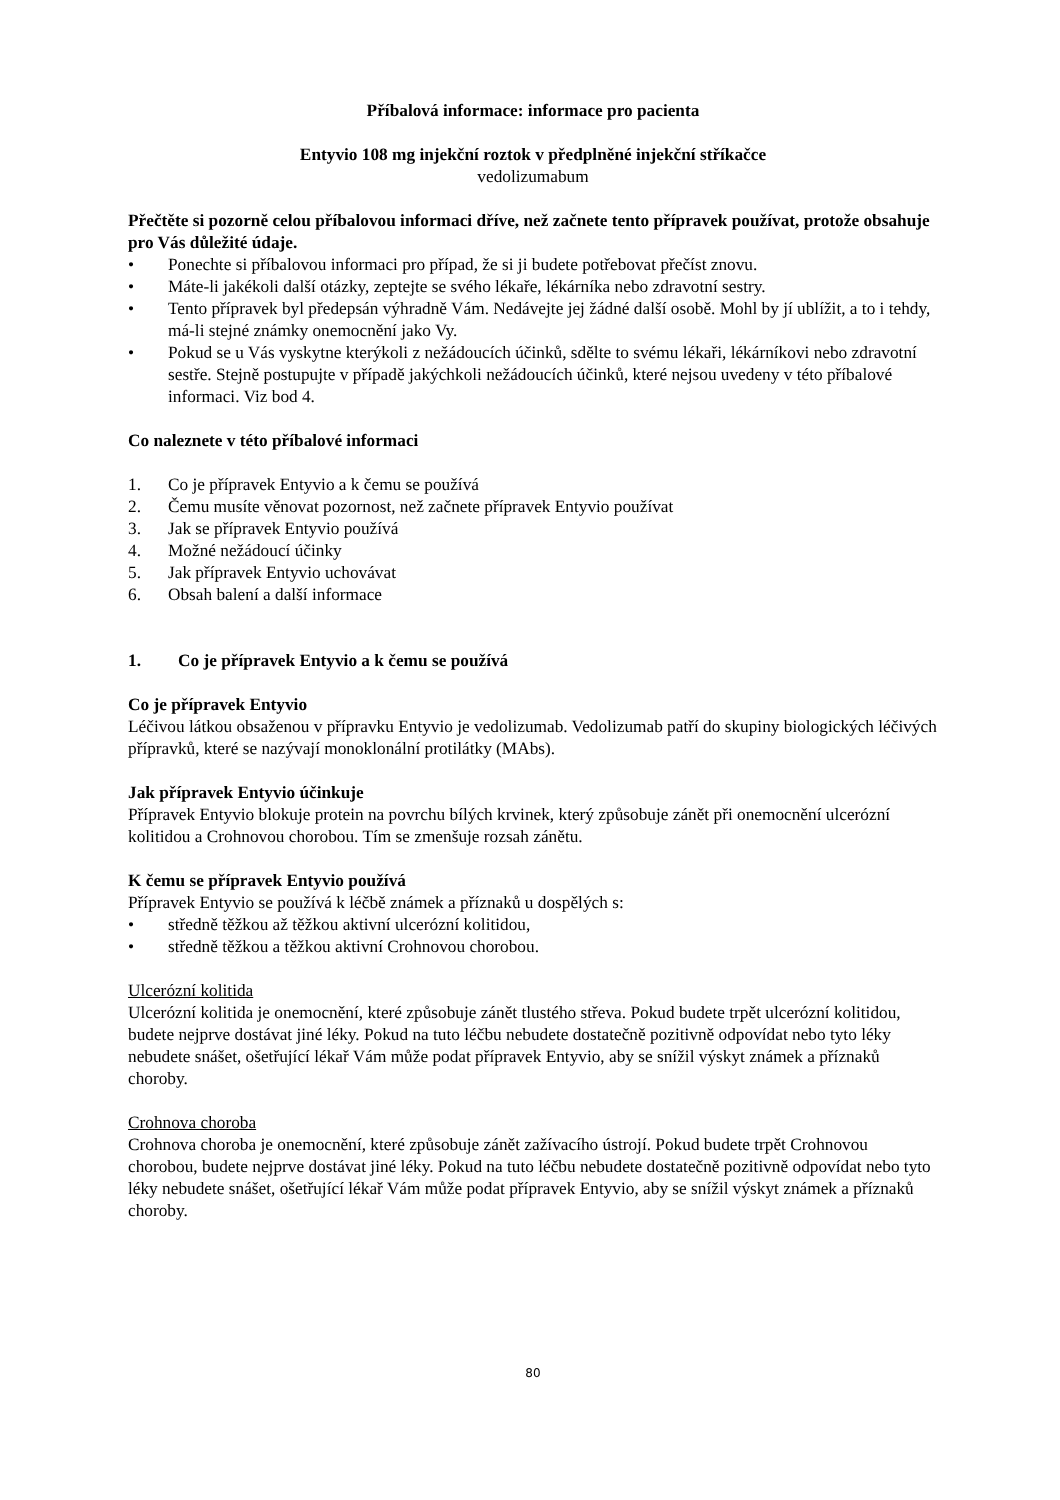Příbalová informace: informace pro pacienta
Entyvio 108 mg injekční roztok v předplněné injekční stříkačce
vedolizumabum
Přečtěte si pozorně celou příbalovou informaci dříve, než začnete tento přípravek používat, protože obsahuje pro Vás důležité údaje.
• Ponechte si příbalovou informaci pro případ, že si ji budete potřebovat přečíst znovu.
• Máte-li jakékoli další otázky, zeptejte se svého lékaře, lékárníka nebo zdravotní sestry.
• Tento přípravek byl předepsán výhradně Vám. Nedávejte jej žádné další osobě. Mohl by jí ublížit, a to i tehdy, má-li stejné známky onemocnění jako Vy.
• Pokud se u Vás vyskytne kterýkoli z nežádoucích účinků, sdělte to svému lékaři, lékárníkovi nebo zdravotní sestře. Stejně postupujte v případě jakýchkoli nežádoucích účinků, které nejsou uvedeny v této příbalové informaci. Viz bod 4.
Co naleznete v této příbalové informaci
1. Co je přípravek Entyvio a k čemu se používá
2. Čemu musíte věnovat pozornost, než začnete přípravek Entyvio používat
3. Jak se přípravek Entyvio používá
4. Možné nežádoucí účinky
5. Jak přípravek Entyvio uchovávat
6. Obsah balení a další informace
1. Co je přípravek Entyvio a k čemu se používá
Co je přípravek Entyvio
Léčivou látkou obsaženou v přípravku Entyvio je vedolizumab. Vedolizumab patří do skupiny biologických léčivých přípravků, které se nazývají monoklonální protilátky (MAbs).
Jak přípravek Entyvio účinkuje
Přípravek Entyvio blokuje protein na povrchu bílých krvinek, který způsobuje zánět při onemocnění ulcerózní kolitidou a Crohnovou chorobou. Tím se zmenšuje rozsah zánětu.
K čemu se přípravek Entyvio používá
Přípravek Entyvio se používá k léčbě známek a příznaků u dospělých s:
• středně těžkou až těžkou aktivní ulcerózní kolitidou,
• středně těžkou a těžkou aktivní Crohnovou chorobou.
Ulcerózní kolitida
Ulcerózní kolitida je onemocnění, které způsobuje zánět tlustého střeva. Pokud budete trpět ulcerózní kolitidou, budete nejprve dostávat jiné léky. Pokud na tuto léčbu nebudete dostatečně pozitivně odpovídat nebo tyto léky nebudete snášet, ošetřující lékař Vám může podat přípravek Entyvio, aby se snížil výskyt známek a příznaků choroby.
Crohnova choroba
Crohnova choroba je onemocnění, které způsobuje zánět zažívacího ústrojí. Pokud budete trpět Crohnovou chorobou, budete nejprve dostávat jiné léky. Pokud na tuto léčbu nebudete dostatečně pozitivně odpovídat nebo tyto léky nebudete snášet, ošetřující lékař Vám může podat přípravek Entyvio, aby se snížil výskyt známek a příznaků choroby.
80